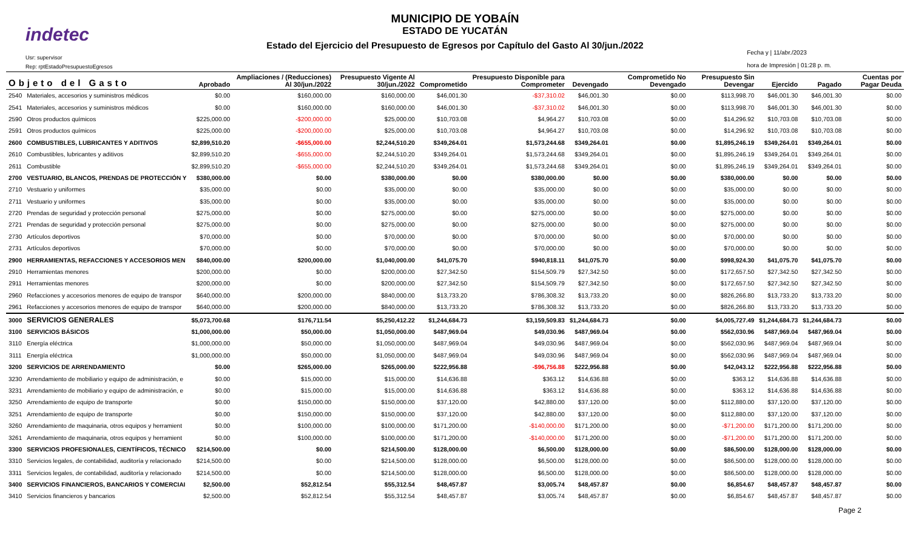indetec
Usr: supervisor
Rep: rptEstadoPresupuestoEgresos
MUNICIPIO DE YOBAÍN
ESTADO DE YUCATÁN
Estado del Ejercicio del Presupuesto de Egresos por Capítulo del Gasto Al 30/jun./2022
Fecha y | 11/abr./2023
hora de Impresión | 01:28 p. m.
| Objeto del Gasto | | Aprobado | Ampliaciones / (Reducciones) Al 30/jun./2022 | Presupuesto Vigente Al 30/jun./2022 | Comprometido | Presupuesto Disponible para Comprometer | Devengado | Comprometido No Devengado | Presupuesto Sin Devengar | Ejercido | Pagado | Cuentas por Pagar Deuda |
| --- | --- | --- | --- | --- | --- | --- | --- | --- | --- | --- | --- | --- |
| 2540 | Materiales, accesorios y suministros médicos | $0.00 | $160,000.00 | $160,000.00 | $46,001.30 | -$37,310.02 | $46,001.30 | $0.00 | $113,998.70 | $46,001.30 | $46,001.30 | $0.00 |
| 2541 | Materiales, accesorios y suministros médicos | $0.00 | $160,000.00 | $160,000.00 | $46,001.30 | -$37,310.02 | $46,001.30 | $0.00 | $113,998.70 | $46,001.30 | $46,001.30 | $0.00 |
| 2590 | Otros productos químicos | $225,000.00 | -$200,000.00 | $25,000.00 | $10,703.08 | $4,964.27 | $10,703.08 | $0.00 | $14,296.92 | $10,703.08 | $10,703.08 | $0.00 |
| 2591 | Otros productos químicos | $225,000.00 | -$200,000.00 | $25,000.00 | $10,703.08 | $4,964.27 | $10,703.08 | $0.00 | $14,296.92 | $10,703.08 | $10,703.08 | $0.00 |
| 2600 | COMBUSTIBLES, LUBRICANTES Y ADITIVOS | $2,899,510.20 | -$655,000.00 | $2,244,510.20 | $349,264.01 | $1,573,244.68 | $349,264.01 | $0.00 | $1,895,246.19 | $349,264.01 | $349,264.01 | $0.00 |
| 2610 | Combustibles, lubricantes y aditivos | $2,899,510.20 | -$655,000.00 | $2,244,510.20 | $349,264.01 | $1,573,244.68 | $349,264.01 | $0.00 | $1,895,246.19 | $349,264.01 | $349,264.01 | $0.00 |
| 2611 | Combustible | $2,899,510.20 | -$655,000.00 | $2,244,510.20 | $349,264.01 | $1,573,244.68 | $349,264.01 | $0.00 | $1,895,246.19 | $349,264.01 | $349,264.01 | $0.00 |
| 2700 | VESTUARIO, BLANCOS, PRENDAS DE PROTECCIÓN Y | $380,000.00 | $0.00 | $380,000.00 | $0.00 | $380,000.00 | $0.00 | $0.00 | $380,000.00 | $0.00 | $0.00 | $0.00 |
| 2710 | Vestuario y uniformes | $35,000.00 | $0.00 | $35,000.00 | $0.00 | $35,000.00 | $0.00 | $0.00 | $35,000.00 | $0.00 | $0.00 | $0.00 |
| 2711 | Vestuario y uniformes | $35,000.00 | $0.00 | $35,000.00 | $0.00 | $35,000.00 | $0.00 | $0.00 | $35,000.00 | $0.00 | $0.00 | $0.00 |
| 2720 | Prendas de seguridad y protección personal | $275,000.00 | $0.00 | $275,000.00 | $0.00 | $275,000.00 | $0.00 | $0.00 | $275,000.00 | $0.00 | $0.00 | $0.00 |
| 2721 | Prendas de seguridad y protección personal | $275,000.00 | $0.00 | $275,000.00 | $0.00 | $275,000.00 | $0.00 | $0.00 | $275,000.00 | $0.00 | $0.00 | $0.00 |
| 2730 | Artículos deportivos | $70,000.00 | $0.00 | $70,000.00 | $0.00 | $70,000.00 | $0.00 | $0.00 | $70,000.00 | $0.00 | $0.00 | $0.00 |
| 2731 | Artículos deportivos | $70,000.00 | $0.00 | $70,000.00 | $0.00 | $70,000.00 | $0.00 | $0.00 | $70,000.00 | $0.00 | $0.00 | $0.00 |
| 2900 | HERRAMIENTAS, REFACCIONES Y ACCESORIOS MEN | $840,000.00 | $200,000.00 | $1,040,000.00 | $41,075.70 | $940,818.11 | $41,075.70 | $0.00 | $998,924.30 | $41,075.70 | $41,075.70 | $0.00 |
| 2910 | Herramientas menores | $200,000.00 | $0.00 | $200,000.00 | $27,342.50 | $154,509.79 | $27,342.50 | $0.00 | $172,657.50 | $27,342.50 | $27,342.50 | $0.00 |
| 2911 | Herramientas menores | $200,000.00 | $0.00 | $200,000.00 | $27,342.50 | $154,509.79 | $27,342.50 | $0.00 | $172,657.50 | $27,342.50 | $27,342.50 | $0.00 |
| 2960 | Refacciones y accesorios menores de equipo de transpor | $640,000.00 | $200,000.00 | $840,000.00 | $13,733.20 | $786,308.32 | $13,733.20 | $0.00 | $826,266.80 | $13,733.20 | $13,733.20 | $0.00 |
| 2961 | Refacciones y accesorios menores de equipo de transpor | $640,000.00 | $200,000.00 | $840,000.00 | $13,733.20 | $786,308.32 | $13,733.20 | $0.00 | $826,266.80 | $13,733.20 | $13,733.20 | $0.00 |
| 3000 | SERVICIOS GENERALES | $5,073,700.68 | $176,711.54 | $5,250,412.22 | $1,244,684.73 | $3,159,509.83 | $1,244,684.73 | $0.00 | $4,005,727.49 | $1,244,684.73 | $1,244,684.73 | $0.00 |
| 3100 | SERVICIOS BÁSICOS | $1,000,000.00 | $50,000.00 | $1,050,000.00 | $487,969.04 | $49,030.96 | $487,969.04 | $0.00 | $562,030.96 | $487,969.04 | $487,969.04 | $0.00 |
| 3110 | Energía eléctrica | $1,000,000.00 | $50,000.00 | $1,050,000.00 | $487,969.04 | $49,030.96 | $487,969.04 | $0.00 | $562,030.96 | $487,969.04 | $487,969.04 | $0.00 |
| 3111 | Energía eléctrica | $1,000,000.00 | $50,000.00 | $1,050,000.00 | $487,969.04 | $49,030.96 | $487,969.04 | $0.00 | $562,030.96 | $487,969.04 | $487,969.04 | $0.00 |
| 3200 | SERVICIOS DE ARRENDAMIENTO | $0.00 | $265,000.00 | $265,000.00 | $222,956.88 | -$96,756.88 | $222,956.88 | $0.00 | $42,043.12 | $222,956.88 | $222,956.88 | $0.00 |
| 3230 | Arrendamiento de mobiliario y equipo de administración, e | $0.00 | $15,000.00 | $15,000.00 | $14,636.88 | $363.12 | $14,636.88 | $0.00 | $363.12 | $14,636.88 | $14,636.88 | $0.00 |
| 3231 | Arrendamiento de mobiliario y equipo de administración, e | $0.00 | $15,000.00 | $15,000.00 | $14,636.88 | $363.12 | $14,636.88 | $0.00 | $363.12 | $14,636.88 | $14,636.88 | $0.00 |
| 3250 | Arrendamiento de equipo de transporte | $0.00 | $150,000.00 | $150,000.00 | $37,120.00 | $42,880.00 | $37,120.00 | $0.00 | $112,880.00 | $37,120.00 | $37,120.00 | $0.00 |
| 3251 | Arrendamiento de equipo de transporte | $0.00 | $150,000.00 | $150,000.00 | $37,120.00 | $42,880.00 | $37,120.00 | $0.00 | $112,880.00 | $37,120.00 | $37,120.00 | $0.00 |
| 3260 | Arrendamiento de maquinaria, otros equipos y herramient | $0.00 | $100,000.00 | $100,000.00 | $171,200.00 | -$140,000.00 | $171,200.00 | $0.00 | -$71,200.00 | $171,200.00 | $171,200.00 | $0.00 |
| 3261 | Arrendamiento de maquinaria, otros equipos y herramient | $0.00 | $100,000.00 | $100,000.00 | $171,200.00 | -$140,000.00 | $171,200.00 | $0.00 | -$71,200.00 | $171,200.00 | $171,200.00 | $0.00 |
| 3300 | SERVICIOS PROFESIONALES, CIENTÍFICOS, TÉCNICO | $214,500.00 | $0.00 | $214,500.00 | $128,000.00 | $6,500.00 | $128,000.00 | $0.00 | $86,500.00 | $128,000.00 | $128,000.00 | $0.00 |
| 3310 | Servicios legales, de contabilidad, auditoría y relacionado | $214,500.00 | $0.00 | $214,500.00 | $128,000.00 | $6,500.00 | $128,000.00 | $0.00 | $86,500.00 | $128,000.00 | $128,000.00 | $0.00 |
| 3311 | Servicios legales, de contabilidad, auditoría y relacionado | $214,500.00 | $0.00 | $214,500.00 | $128,000.00 | $6,500.00 | $128,000.00 | $0.00 | $86,500.00 | $128,000.00 | $128,000.00 | $0.00 |
| 3400 | SERVICIOS FINANCIEROS, BANCARIOS Y COMERCIAI | $2,500.00 | $52,812.54 | $55,312.54 | $48,457.87 | $3,005.74 | $48,457.87 | $0.00 | $6,854.67 | $48,457.87 | $48,457.87 | $0.00 |
| 3410 | Servicios financieros y bancarios | $2,500.00 | $52,812.54 | $55,312.54 | $48,457.87 | $3,005.74 | $48,457.87 | $0.00 | $6,854.67 | $48,457.87 | $48,457.87 | $0.00 |
Page 2